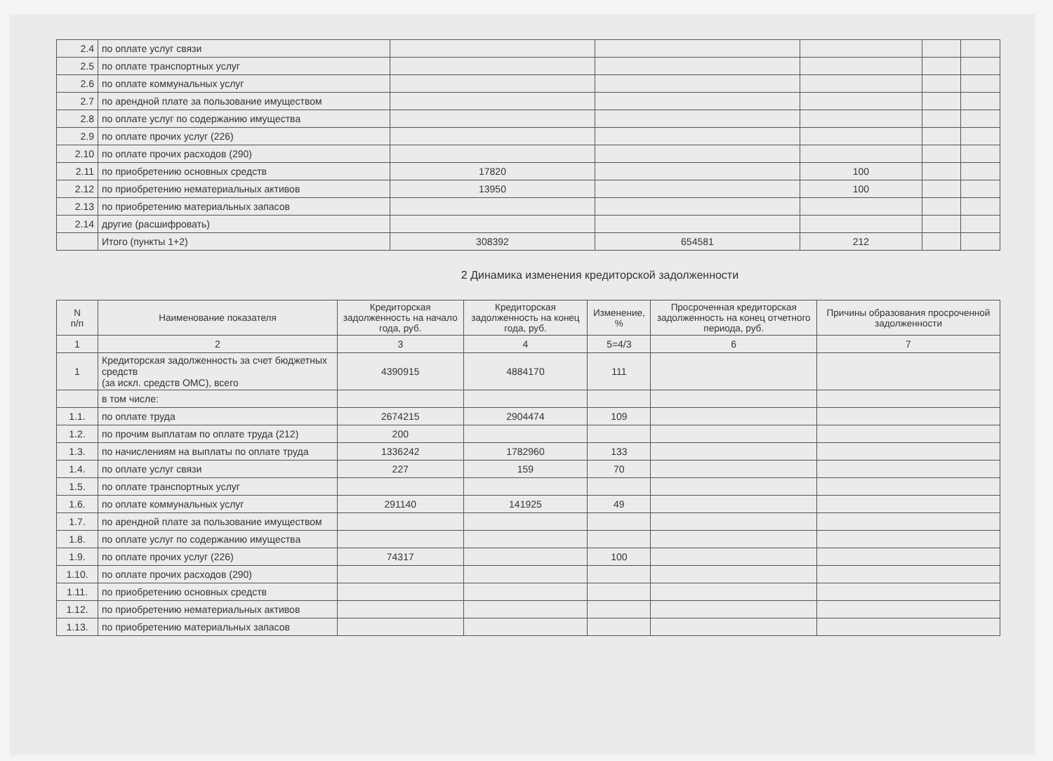| 2.4 | по оплате услуг связи | | | | | |
| 2.5 | по оплате транспортных услуг | | | | | |
| 2.6 | по оплате коммунальных услуг | | | | | |
| 2.7 | по арендной плате за пользование имуществом | | | | | |
| 2.8 | по оплате услуг по содержанию имущества | | | | | |
| 2.9 | по оплате прочих услуг (226) | | | | | |
| 2.10 | по оплате прочих расходов (290) | | | | | |
| 2.11 | по приобретению основных средств | 17820 | | 100 | | |
| 2.12 | по приобретению нематериальных активов | 13950 | | 100 | | |
| 2.13 | по приобретению материальных запасов | | | | | |
| 2.14 | другие (расшифровать) | | | | | |
| | Итого (пункты 1+2) | 308392 | 654581 | 212 | | |
2 Динамика изменения кредиторской задолженности
| N п/п | Наименование показателя | Кредиторская задолженность на начало года, руб. | Кредиторская задолженность на конец года, руб. | Изменение, % | Просроченная кредиторская задолженность на конец отчетного периода, руб. | Причины образования просроченной задолженности |
| --- | --- | --- | --- | --- | --- | --- |
| 1 | 2 | 3 | 4 | 5=4/3 | 6 | 7 |
| 1 | Кредиторская задолженность за счет бюджетных средств (за искл. средств ОМС), всего | 4390915 | 4884170 | 111 | | |
| | в том числе: | | | | | |
| 1.1. | по оплате труда | 2674215 | 2904474 | 109 | | |
| 1.2. | по прочим выплатам по оплате труда (212) | 200 | | | | |
| 1.3. | по начислениям на выплаты по оплате труда | 1336242 | 1782960 | 133 | | |
| 1.4. | по оплате услуг связи | 227 | 159 | 70 | | |
| 1.5. | по оплате транспортных услуг | | | | | |
| 1.6. | по оплате коммунальных услуг | 291140 | 141925 | 49 | | |
| 1.7. | по арендной плате за пользование имуществом | | | | | |
| 1.8. | по оплате услуг по содержанию имущества | | | | | |
| 1.9. | по оплате прочих услуг (226) | 74317 | | 100 | | |
| 1.10. | по оплате прочих расходов (290) | | | | | |
| 1.11. | по приобретению основных средств | | | | | |
| 1.12. | по приобретению нематериальных активов | | | | | |
| 1.13. | по приобретению материальных запасов | | | | | |